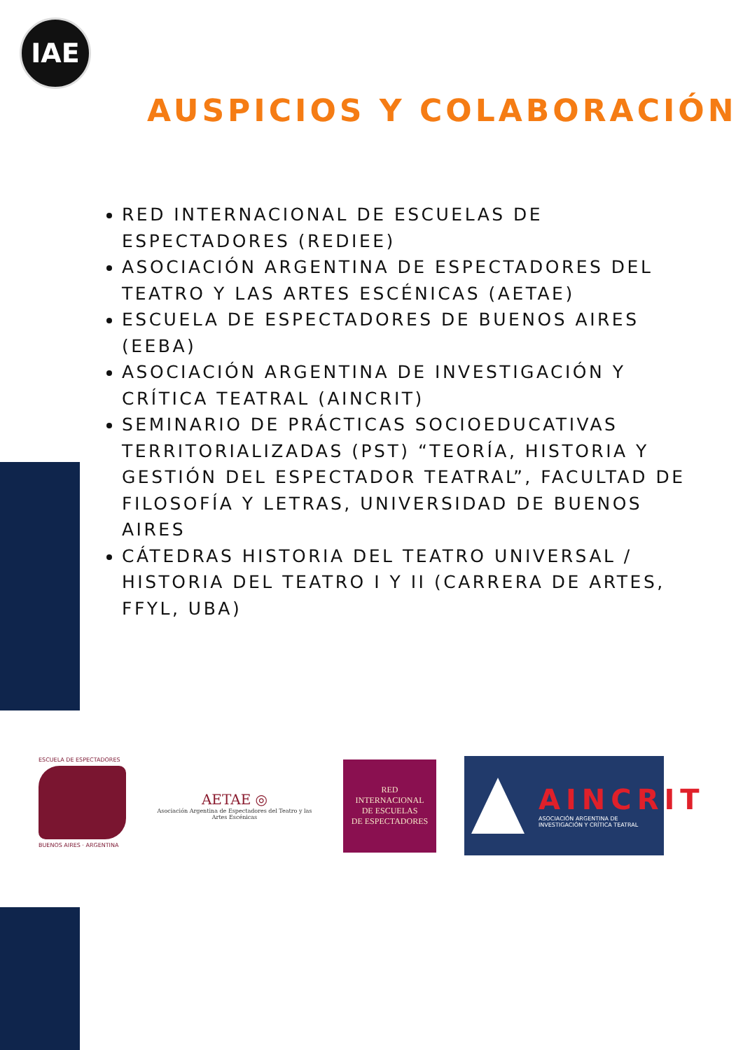IAE
AUSPICIOS Y COLABORACIÓN
RED INTERNACIONAL DE ESCUELAS DE ESPECTADORES (REDIEE)
ASOCIACIÓN ARGENTINA DE ESPECTADORES DEL TEATRO Y LAS ARTES ESCÉNICAS (AETAE)
ESCUELA DE ESPECTADORES DE BUENOS AIRES (EEBA)
ASOCIACIÓN ARGENTINA DE INVESTIGACIÓN Y CRÍTICA TEATRAL (AINCRIT)
SEMINARIO DE PRÁCTICAS SOCIOEDUCATIVAS TERRITORIALIZADAS (PST) “TEORÍA, HISTORIA Y GESTIÓN DEL ESPECTADOR TEATRAL”, FACULTAD DE FILOSOFÍA Y LETRAS, UNIVERSIDAD DE BUENOS AIRES
CÁTEDRAS HISTORIA DEL TEATRO UNIVERSAL / HISTORIA DEL TEATRO I Y II (CARRERA DE ARTES, FFYL, UBA)
ESCUELA DE ESPECTADORES
BUENOS AIRES · ARGENTINA
AETAE ◎
Asociación Argentina de Espectadores del Teatro y las Artes Escénicas
RED
INTERNACIONAL
DE ESCUELAS
DE ESPECTADORES
AINCRIT
ASOCIACIÓN ARGENTINA DE
INVESTIGACIÓN Y CRÍTICA TEATRAL